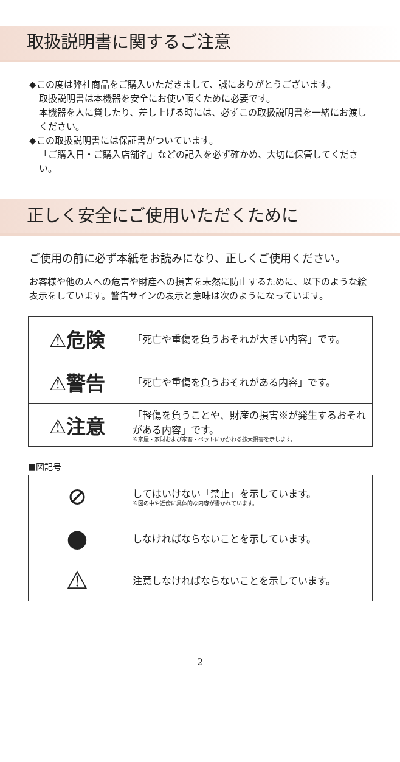取扱説明書に関するご注意
◆この度は弊社商品をご購入いただきまして、誠にありがとうございます。
取扱説明書は本機器を安全にお使い頂くために必要です。
本機器を人に貸したり、差し上げる時には、必ずこの取扱説明書を一緒にお渡しください。
◆この取扱説明書には保証書がついています。
「ご購入日・ご購入店舗名」などの記入を必ず確かめ、大切に保管してください。
正しく安全にご使用いただくために
ご使用の前に必ず本紙をお読みになり、正しくご使用ください。
お客様や他の人への危害や財産への損害を未然に防止するために、以下のような絵表示をしています。警告サインの表示と意味は次のようになっています。
| ⚠危険 | 「死亡や重傷を負うおそれが大きい内容」です。 |
| ⚠警告 | 「死亡や重傷を負うおそれがある内容」です。 |
| ⚠注意 | 「軽傷を負うことや、財産の損害※が発生するおそれがある内容」です。 ※家屋・家財および家畜・ペットにかかわる拡大損害を示します。 |
■図記号
| ⊘ | してはいけない「禁止」を示しています。 ※図の中や近傍に具体的な内容が書かれています。 |
| ● | しなければならないことを示しています。 |
| ⚠ | 注意しなければならないことを示しています。 |
2